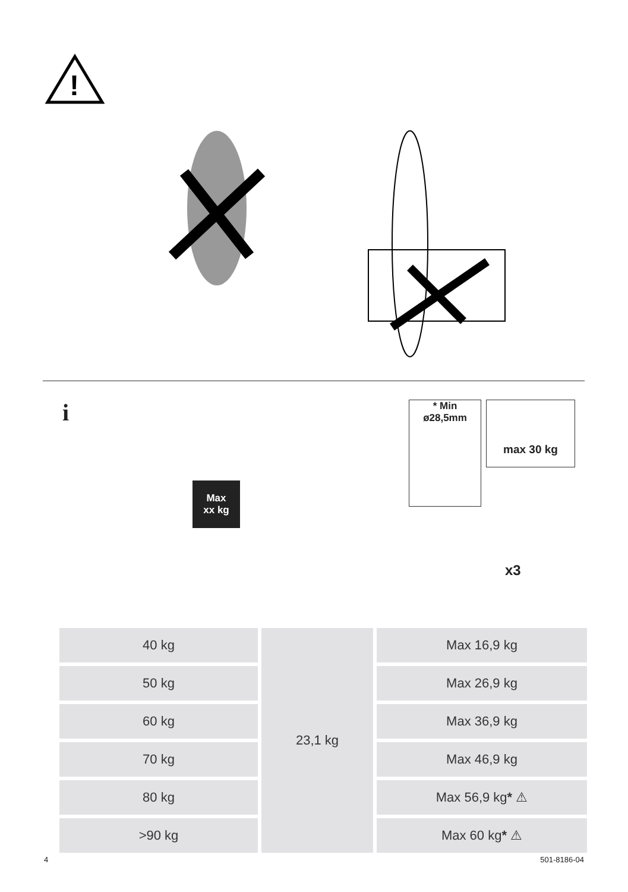!
i
* Min
ø28,5mm
max 30 kg
Max
xx kg
x3
| 40 kg | 23,1 kg | Max 16,9 kg |
| 50 kg | | Max 26,9 kg |
| 60 kg | | Max 36,9 kg |
| 70 kg | | Max 46,9 kg |
| 80 kg | | Max 56,9 kg * ⚠ |
| >90 kg | | Max 60 kg * ⚠ |
4 501-8186-04